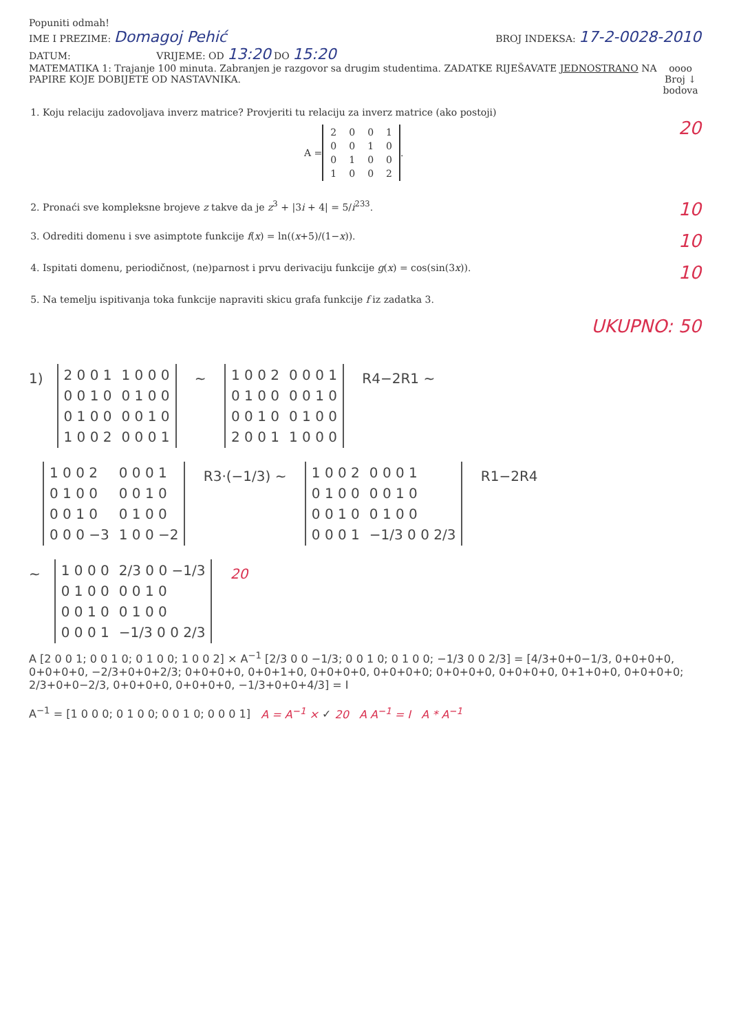Popuniti odmah!
IME I PREZIME: Domagoj Pehić BROJ INDEKSA: 17-2-0028-2010
DATUM: VRIJEME: OD 13:20 DO 15:20
MATEMATIKA 1: Trajanje 100 minuta. Zabranjen je razgovor sa drugim studentima. ZADATKE RIJEŠAVATE JEDNOSTRANO NA PAPIRE KOJE DOBIJETE OD NASTAVNIKA. oooo
Broj ↓
bodova
1. Koju relaciju zadovoljava inverz matrice? Provjeriti tu relaciju za inverz matrice (ako postoji)
A =
| 2 | 0 | 0 | 1 |
| 0 | 0 | 1 | 0 |
| 0 | 1 | 0 | 0 |
| 1 | 0 | 0 | 2 |
.
20
2. Pronaći sve kompleksne brojeve z takve da je z<sup>3</sup> + |3i + 4| = 5/i<sup>233</sup>. 10
3. Odrediti domenu i sve asimptote funkcije f(x) = ln((x+5)/(1−x)). 10
4. Ispitati domenu, periodičnost, (ne)parnost i prvu derivaciju funkcije g(x) = cos(sin(3x)). 10
5. Na temelju ispitivanja toka funkcije napraviti skicu grafa funkcije f iz zadatka 3.
UKUPNO: 50
1)
| 2 0 0 1 | 1 0 0 0 |
| 0 0 1 0 | 0 1 0 0 |
| 0 1 0 0 | 0 0 1 0 |
| 1 0 0 2 | 0 0 0 1 |
~
| 1 0 0 2 | 0 0 0 1 |
| 0 1 0 0 | 0 0 1 0 |
| 0 0 1 0 | 0 1 0 0 |
| 2 0 0 1 | 1 0 0 0 |
R4−2R1 ~
| 1 0 0 2 | 0 0 0 1 |
| 0 1 0 0 | 0 0 1 0 |
| 0 0 1 0 | 0 1 0 0 |
| 0 0 0 −3 | 1 0 0 −2 |
R3·(−1/3) ~
| 1 0 0 2 | 0 0 0 1 |
| 0 1 0 0 | 0 0 1 0 |
| 0 0 1 0 | 0 1 0 0 |
| 0 0 0 1 | −1/3 0 0 2/3 |
R1−2R4
~
| 1 0 0 0 | 2/3 0 0 −1/3 |
| 0 1 0 0 | 0 0 1 0 |
| 0 0 1 0 | 0 1 0 0 |
| 0 0 0 1 | −1/3 0 0 2/3 |
20
A [2 0 0 1; 0 0 1 0; 0 1 0 0; 1 0 0 2] × A<sup>−1</sup> [2/3 0 0 −1/3; 0 0 1 0; 0 1 0 0; −1/3 0 0 2/3] = [4/3+0+0−1/3, 0+0+0+0, 0+0+0+0, −2/3+0+0+2/3; 0+0+0+0, 0+0+1+0, 0+0+0+0, 0+0+0+0; 0+0+0+0, 0+0+0+0, 0+1+0+0, 0+0+0+0; 2/3+0+0−2/3, 0+0+0+0, 0+0+0+0, −1/3+0+0+4/3] = I
A<sup>−1</sup> = [1 0 0 0; 0 1 0 0; 0 0 1 0; 0 0 0 1] A = A<sup>−1</sup> × ✓ 20 A A<sup>−1</sup> = I A * A<sup>−1</sup>